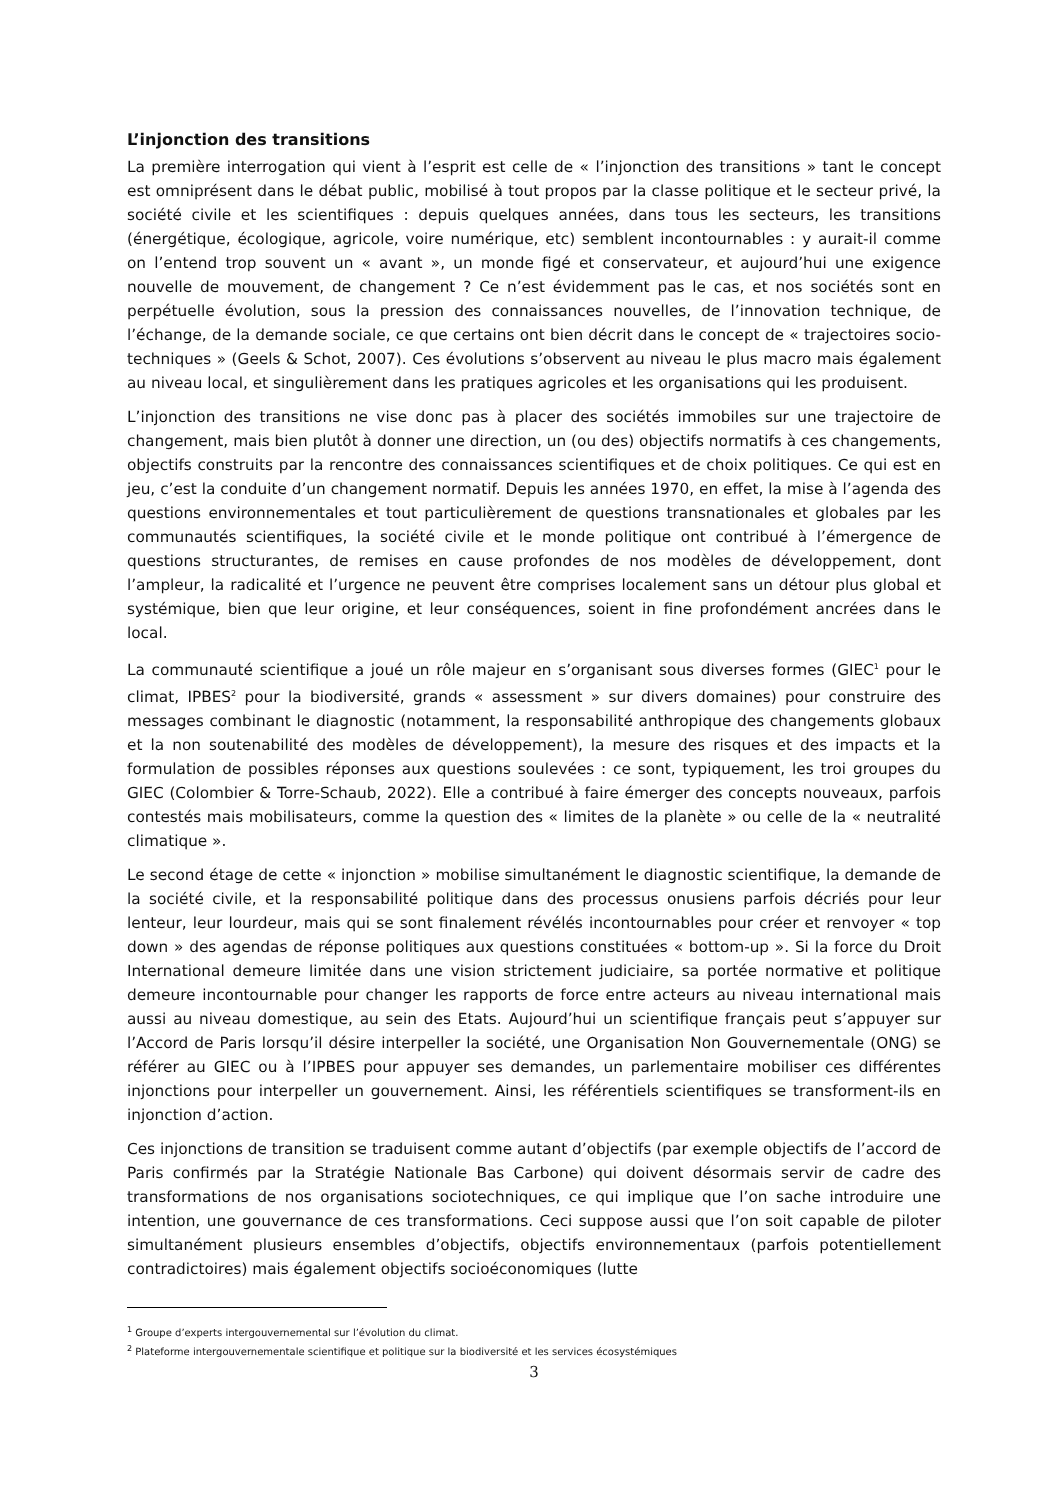L’injonction des transitions
La première interrogation qui vient à l’esprit est celle de « l’injonction des transitions » tant le concept est omniprésent dans le débat public, mobilisé à tout propos par la classe politique et le secteur privé, la société civile et les scientifiques : depuis quelques années, dans tous les secteurs, les transitions (énergétique, écologique, agricole, voire numérique, etc) semblent incontournables : y aurait-il comme on l’entend trop souvent un « avant », un monde figé et conservateur, et aujourd’hui une exigence nouvelle de mouvement, de changement ? Ce n’est évidemment pas le cas, et nos sociétés sont en perpétuelle évolution, sous la pression des connaissances nouvelles, de l’innovation technique, de l’échange, de la demande sociale, ce que certains ont bien décrit dans le concept de « trajectoires socio-techniques » (Geels & Schot, 2007). Ces évolutions s’observent au niveau le plus macro mais également au niveau local, et singulièrement dans les pratiques agricoles et les organisations qui les produisent.
L’injonction des transitions ne vise donc pas à placer des sociétés immobiles sur une trajectoire de changement, mais bien plutôt à donner une direction, un (ou des) objectifs normatifs à ces changements, objectifs construits par la rencontre des connaissances scientifiques et de choix politiques. Ce qui est en jeu, c’est la conduite d’un changement normatif. Depuis les années 1970, en effet, la mise à l’agenda des questions environnementales et tout particulièrement de questions transnationales et globales par les communautés scientifiques, la société civile et le monde politique ont contribué à l’émergence de questions structurantes, de remises en cause profondes de nos modèles de développement, dont l’ampleur, la radicalité et l’urgence ne peuvent être comprises localement sans un détour plus global et systémique, bien que leur origine, et leur conséquences, soient in fine profondément ancrées dans le local.
La communauté scientifique a joué un rôle majeur en s’organisant sous diverses formes (GIEC<sup>1</sup> pour le climat, IPBES<sup>2</sup> pour la biodiversité, grands « assessment » sur divers domaines) pour construire des messages combinant le diagnostic (notamment, la responsabilité anthropique des changements globaux et la non soutenabilité des modèles de développement), la mesure des risques et des impacts et la formulation de possibles réponses aux questions soulevées : ce sont, typiquement, les troi groupes du GIEC (Colombier & Torre-Schaub, 2022). Elle a contribué à faire émerger des concepts nouveaux, parfois contestés mais mobilisateurs, comme la question des « limites de la planète » ou celle de la « neutralité climatique ».
Le second étage de cette « injonction » mobilise simultanément le diagnostic scientifique, la demande de la société civile, et la responsabilité politique dans des processus onusiens parfois décriés pour leur lenteur, leur lourdeur, mais qui se sont finalement révélés incontournables pour créer et renvoyer « top down » des agendas de réponse politiques aux questions constituées « bottom-up ». Si la force du Droit International demeure limitée dans une vision strictement judiciaire, sa portée normative et politique demeure incontournable pour changer les rapports de force entre acteurs au niveau international mais aussi au niveau domestique, au sein des Etats. Aujourd’hui un scientifique français peut s’appuyer sur l’Accord de Paris lorsqu’il désire interpeller la société, une Organisation Non Gouvernementale (ONG) se référer au GIEC ou à l’IPBES pour appuyer ses demandes, un parlementaire mobiliser ces différentes injonctions pour interpeller un gouvernement. Ainsi, les référentiels scientifiques se transforment-ils en injonction d’action.
Ces injonctions de transition se traduisent comme autant d’objectifs (par exemple objectifs de l’accord de Paris confirmés par la Stratégie Nationale Bas Carbone) qui doivent désormais servir de cadre des transformations de nos organisations sociotechniques, ce qui implique que l’on sache introduire une intention, une gouvernance de ces transformations. Ceci suppose aussi que l’on soit capable de piloter simultanément plusieurs ensembles d’objectifs, objectifs environnementaux (parfois potentiellement contradictoires) mais également objectifs socioéconomiques (lutte
<sup>1</sup> Groupe d’experts intergouvernemental sur l’évolution du climat.
<sup>2</sup> Plateforme intergouvernementale scientifique et politique sur la biodiversité et les services écosystémiques
3